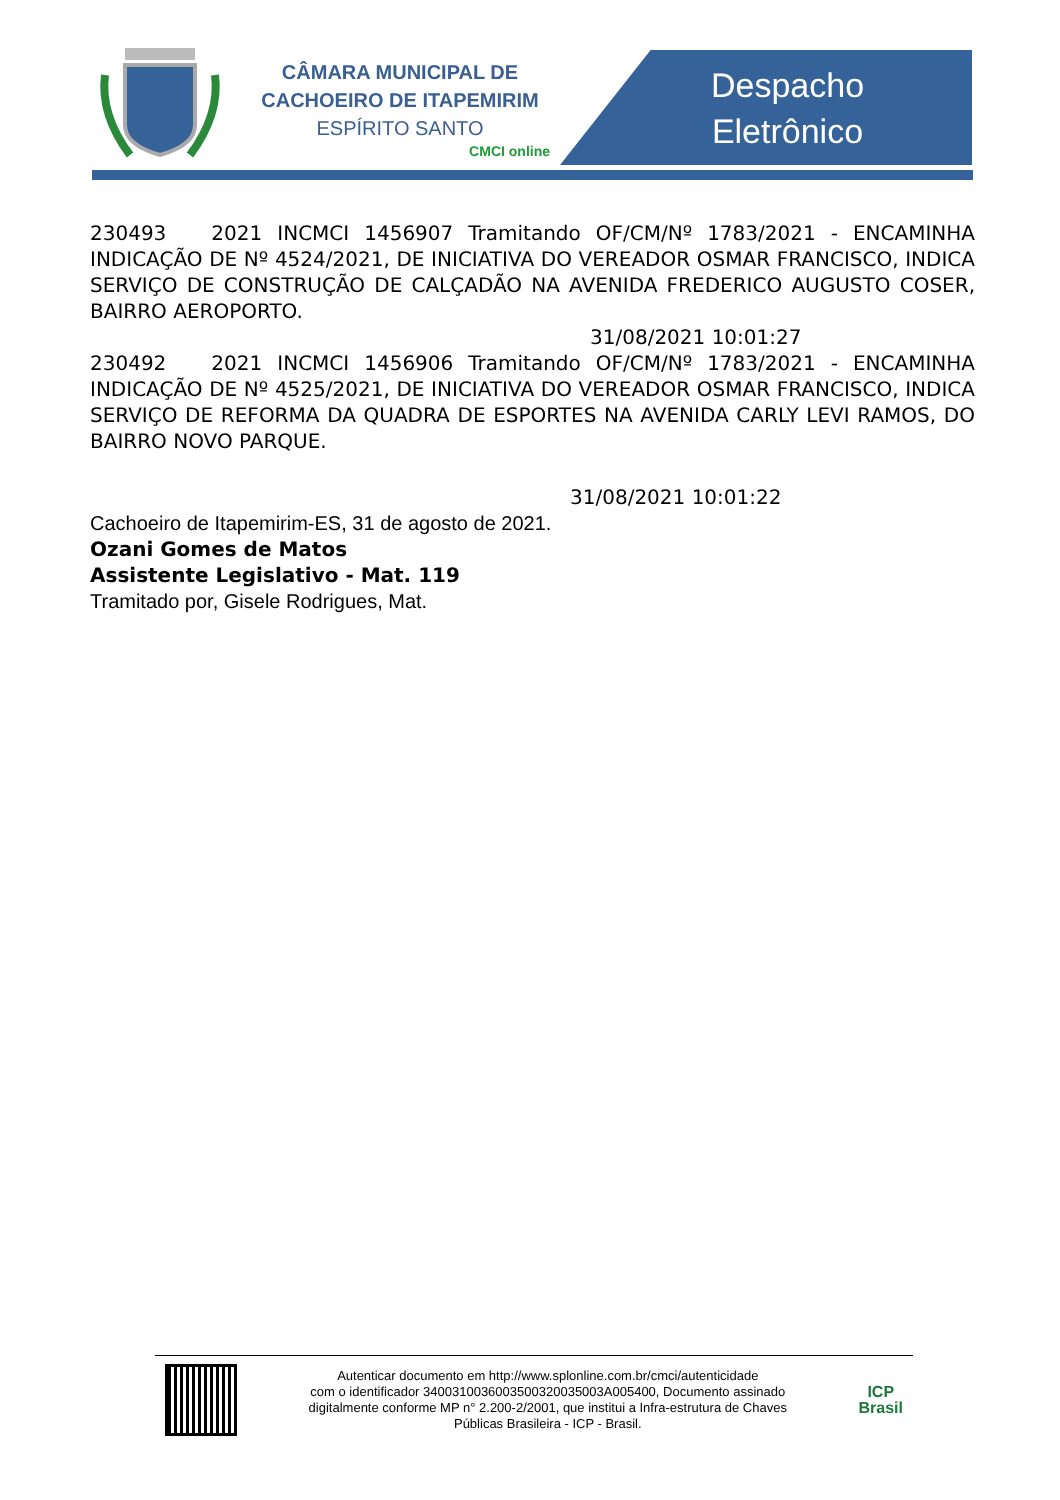CÂMARA MUNICIPAL DE
CACHOEIRO DE ITAPEMIRIM
ESPÍRITO SANTO
CMCI online
Despacho Eletrônico
230493 2021 INCMCI 1456907 Tramitando OF/CM/Nº 1783/2021 - ENCAMINHA INDICAÇÃO DE Nº 4524/2021, DE INICIATIVA DO VEREADOR OSMAR FRANCISCO, INDICA SERVIÇO DE CONSTRUÇÃO DE CALÇADÃO NA AVENIDA FREDERICO AUGUSTO COSER, BAIRRO AEROPORTO.
31/08/2021 10:01:27
230492 2021 INCMCI 1456906 Tramitando OF/CM/Nº 1783/2021 - ENCAMINHA INDICAÇÃO DE Nº 4525/2021, DE INICIATIVA DO VEREADOR OSMAR FRANCISCO, INDICA SERVIÇO DE REFORMA DA QUADRA DE ESPORTES NA AVENIDA CARLY LEVI RAMOS, DO BAIRRO NOVO PARQUE.
31/08/2021 10:01:22
Cachoeiro de Itapemirim-ES, 31 de agosto de 2021.
Ozani Gomes de Matos
Assistente Legislativo - Mat. 119
Tramitado por, Gisele Rodrigues, Mat.
Autenticar documento em http://www.splonline.com.br/cmci/autenticidade
com o identificador 3400310036003500320035003A005400, Documento assinado
digitalmente conforme MP n° 2.200-2/2001, que institui a Infra-estrutura de Chaves
Públicas Brasileira - ICP - Brasil.
ICP
Brasil